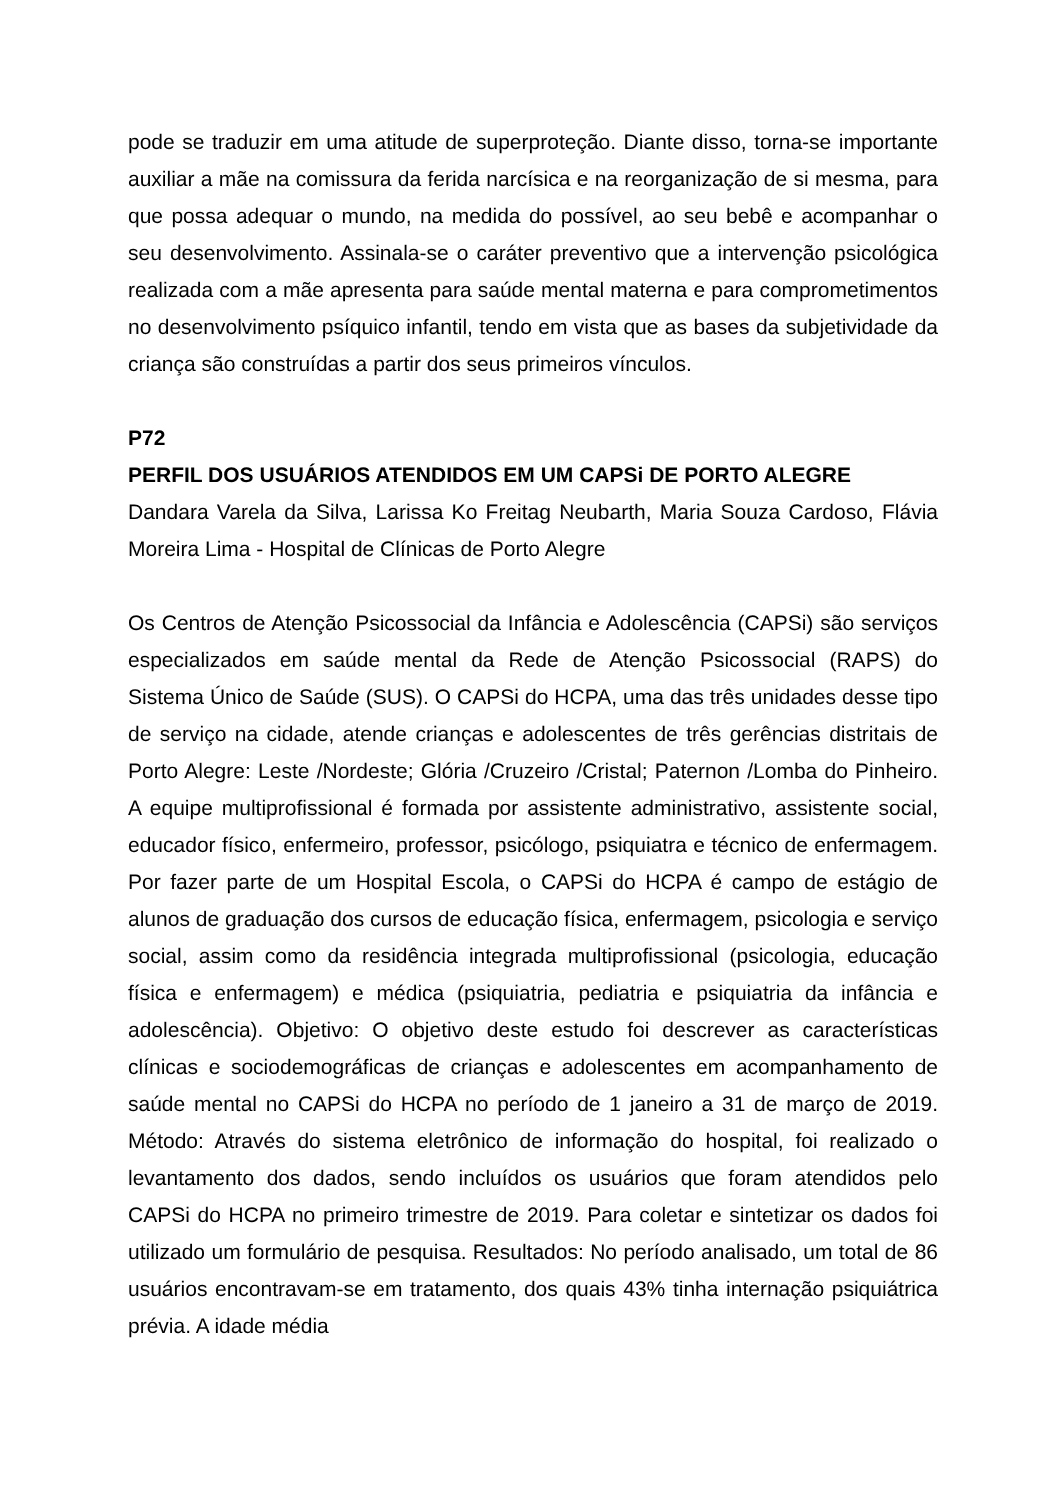pode se traduzir em uma atitude de superproteção. Diante disso, torna-se importante auxiliar a mãe na comissura da ferida narcísica e na reorganização de si mesma, para que possa adequar o mundo, na medida do possível, ao seu bebê e acompanhar o seu desenvolvimento. Assinala-se o caráter preventivo que a intervenção psicológica realizada com a mãe apresenta para saúde mental materna e para comprometimentos no desenvolvimento psíquico infantil, tendo em vista que as bases da subjetividade da criança são construídas a partir dos seus primeiros vínculos.
P72
PERFIL DOS USUÁRIOS ATENDIDOS EM UM CAPSi DE PORTO ALEGRE
Dandara Varela da Silva, Larissa Ko Freitag Neubarth, Maria Souza Cardoso, Flávia Moreira Lima - Hospital de Clínicas de Porto Alegre
Os Centros de Atenção Psicossocial da Infância e Adolescência (CAPSi) são serviços especializados em saúde mental da Rede de Atenção Psicossocial (RAPS) do Sistema Único de Saúde (SUS). O CAPSi do HCPA, uma das três unidades desse tipo de serviço na cidade, atende crianças e adolescentes de três gerências distritais de Porto Alegre: Leste /Nordeste; Glória /Cruzeiro /Cristal; Paternon /Lomba do Pinheiro. A equipe multiprofissional é formada por assistente administrativo, assistente social, educador físico, enfermeiro, professor, psicólogo, psiquiatra e técnico de enfermagem. Por fazer parte de um Hospital Escola, o CAPSi do HCPA é campo de estágio de alunos de graduação dos cursos de educação física, enfermagem, psicologia e serviço social, assim como da residência integrada multiprofissional (psicologia, educação física e enfermagem) e médica (psiquiatria, pediatria e psiquiatria da infância e adolescência). Objetivo: O objetivo deste estudo foi descrever as características clínicas e sociodemográficas de crianças e adolescentes em acompanhamento de saúde mental no CAPSi do HCPA no período de 1 janeiro a 31 de março de 2019. Método: Através do sistema eletrônico de informação do hospital, foi realizado o levantamento dos dados, sendo incluídos os usuários que foram atendidos pelo CAPSi do HCPA no primeiro trimestre de 2019. Para coletar e sintetizar os dados foi utilizado um formulário de pesquisa. Resultados: No período analisado, um total de 86 usuários encontravam-se em tratamento, dos quais 43% tinha internação psiquiátrica prévia. A idade média